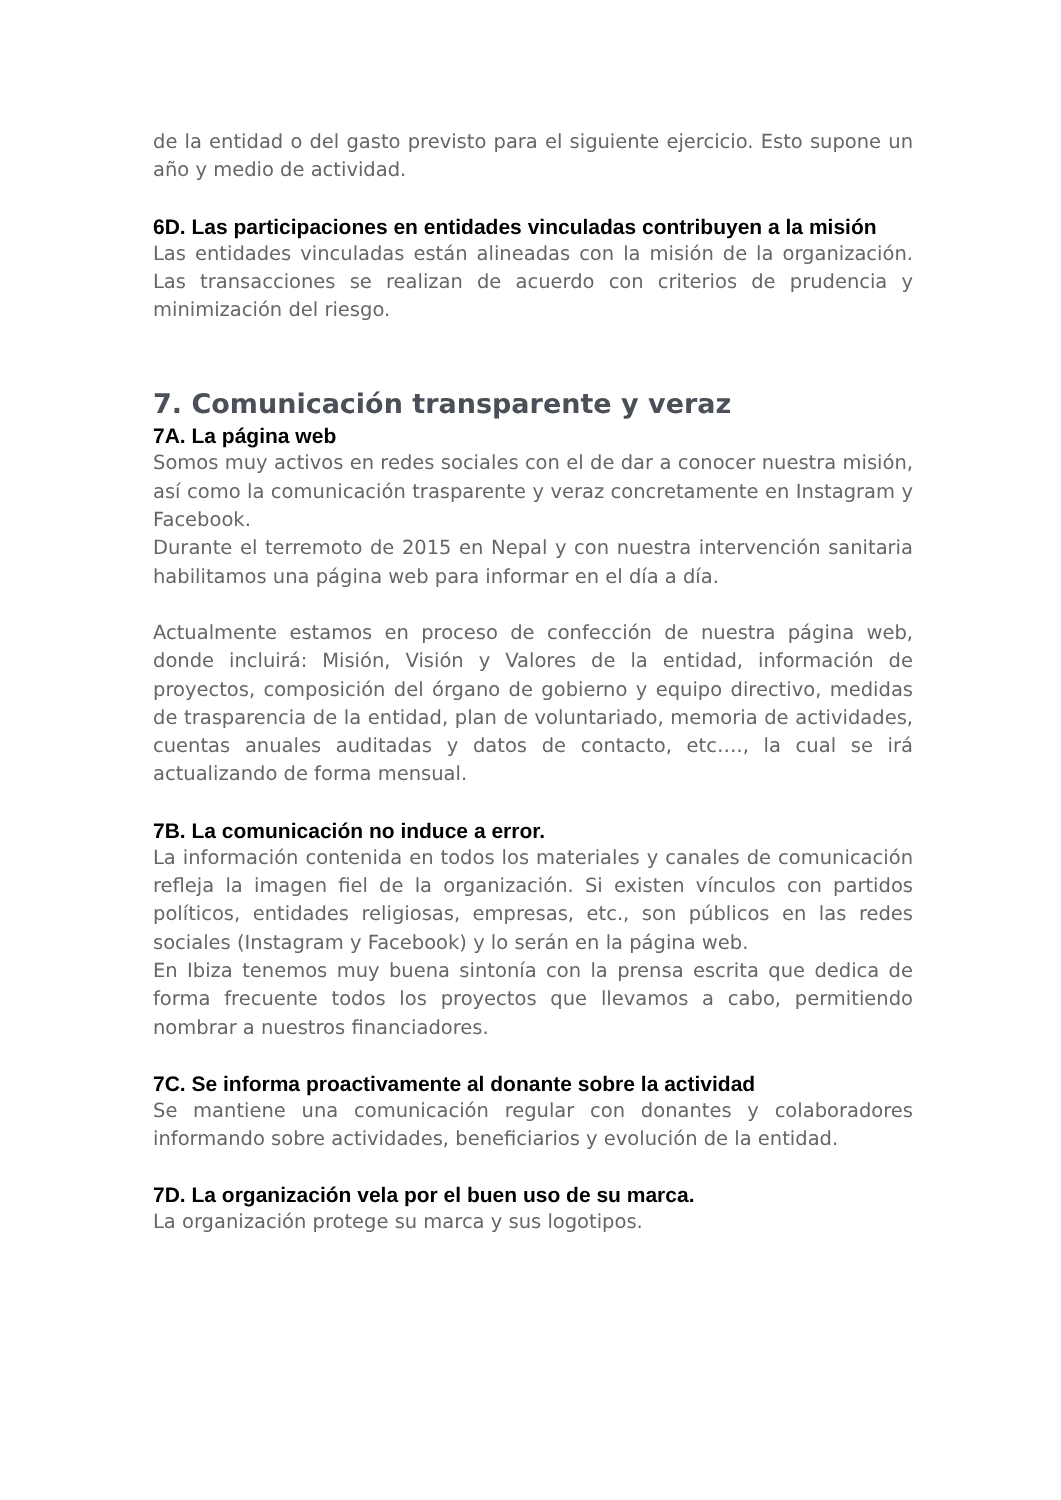de la entidad o del gasto previsto para el siguiente ejercicio. Esto supone un año y medio de actividad.
6D. Las participaciones en entidades vinculadas contribuyen a la misión
Las entidades vinculadas están alineadas con la misión de la organización. Las transacciones se realizan de acuerdo con criterios de prudencia y minimización del riesgo.
7. Comunicación transparente y veraz
7A. La página web
Somos muy activos en redes sociales con el de dar a conocer nuestra misión, así como la comunicación trasparente y veraz concretamente en Instagram y Facebook.
Durante el terremoto de 2015 en Nepal y con nuestra intervención sanitaria habilitamos una página web para informar en el día a día.
Actualmente estamos en proceso de confección de nuestra página web, donde incluirá: Misión, Visión y Valores de la entidad, información de proyectos, composición del órgano de gobierno y equipo directivo, medidas de trasparencia de la entidad, plan de voluntariado, memoria de actividades, cuentas anuales auditadas y datos de contacto, etc…., la cual se irá actualizando de forma mensual.
7B. La comunicación no induce a error.
La información contenida en todos los materiales y canales de comunicación refleja la imagen fiel de la organización. Si existen vínculos con partidos políticos, entidades religiosas, empresas, etc., son públicos en las redes sociales (Instagram y Facebook) y lo serán en la página web.
En Ibiza tenemos muy buena sintonía con la prensa escrita que dedica de forma frecuente todos los proyectos que llevamos a cabo, permitiendo nombrar a nuestros financiadores.
7C. Se informa proactivamente al donante sobre la actividad
Se mantiene una comunicación regular con donantes y colaboradores informando sobre actividades, beneficiarios y evolución de la entidad.
7D. La organización vela por el buen uso de su marca.
La organización protege su marca y sus logotipos.